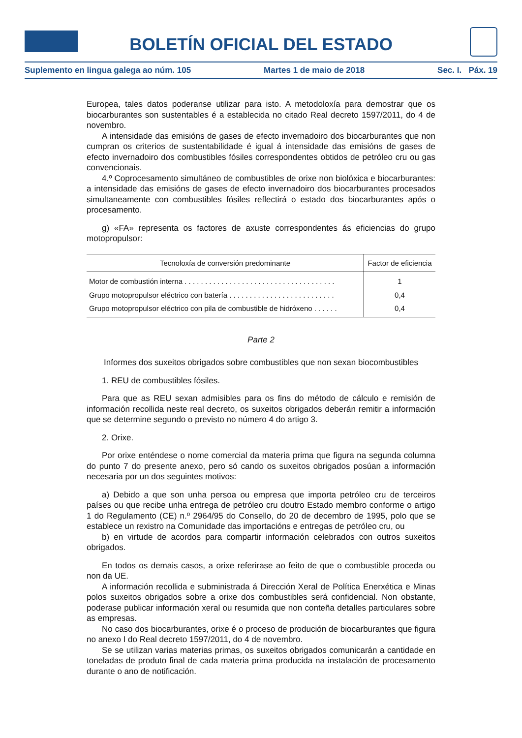BOLETÍN OFICIAL DEL ESTADO
Suplemento en lingua galega ao núm. 105 Martes 1 de maio de 2018 Sec. I. Páx. 19
Europea, tales datos poderanse utilizar para isto. A metodoloxía para demostrar que os biocarburantes son sustentables é a establecida no citado Real decreto 1597/2011, do 4 de novembro.
A intensidade das emisións de gases de efecto invernadoiro dos biocarburantes que non cumpran os criterios de sustentabilidade é igual á intensidade das emisións de gases de efecto invernadoiro dos combustibles fósiles correspondentes obtidos de petróleo cru ou gas convencionais.
4.º Coprocesamento simultáneo de combustibles de orixe non biolóxica e biocarburantes: a intensidade das emisións de gases de efecto invernadoiro dos biocarburantes procesados simultaneamente con combustibles fósiles reflectirá o estado dos biocarburantes após o procesamento.
g) «FA» representa os factores de axuste correspondentes ás eficiencias do grupo motopropulsor:
| Tecnoloxía de conversión predominante | Factor de eficiencia |
| --- | --- |
| Motor de combustión interna . . . . . . . . . . . . . . . . . . . . . . . . . . . . . . . . . . . . . | 1 |
| Grupo motopropulsor eléctrico con batería . . . . . . . . . . . . . . . . . . . . . . . . . . | 0,4 |
| Grupo motopropulsor eléctrico con pila de combustible de hidróxeno . . . . . . | 0,4 |
Parte 2
Informes dos suxeitos obrigados sobre combustibles que non sexan biocombustibles
1. REU de combustibles fósiles.
Para que as REU sexan admisibles para os fins do método de cálculo e remisión de información recollida neste real decreto, os suxeitos obrigados deberán remitir a información que se determine segundo o previsto no número 4 do artigo 3.
2. Orixe.
Por orixe enténdese o nome comercial da materia prima que figura na segunda columna do punto 7 do presente anexo, pero só cando os suxeitos obrigados posúan a información necesaria por un dos seguintes motivos:
a) Debido a que son unha persoa ou empresa que importa petróleo cru de terceiros países ou que recibe unha entrega de petróleo cru doutro Estado membro conforme o artigo 1 do Regulamento (CE) n.º 2964/95 do Consello, do 20 de decembro de 1995, polo que se establece un rexistro na Comunidade das importacións e entregas de petróleo cru, ou
b) en virtude de acordos para compartir información celebrados con outros suxeitos obrigados.
En todos os demais casos, a orixe referirase ao feito de que o combustible proceda ou non da UE.
A información recollida e subministrada á Dirección Xeral de Política Enerxética e Minas polos suxeitos obrigados sobre a orixe dos combustibles será confidencial. Non obstante, poderase publicar información xeral ou resumida que non conteña detalles particulares sobre as empresas.
No caso dos biocarburantes, orixe é o proceso de produción de biocarburantes que figura no anexo I do Real decreto 1597/2011, do 4 de novembro.
Se se utilizan varias materias primas, os suxeitos obrigados comunicarán a cantidade en toneladas de produto final de cada materia prima producida na instalación de procesamento durante o ano de notificación.